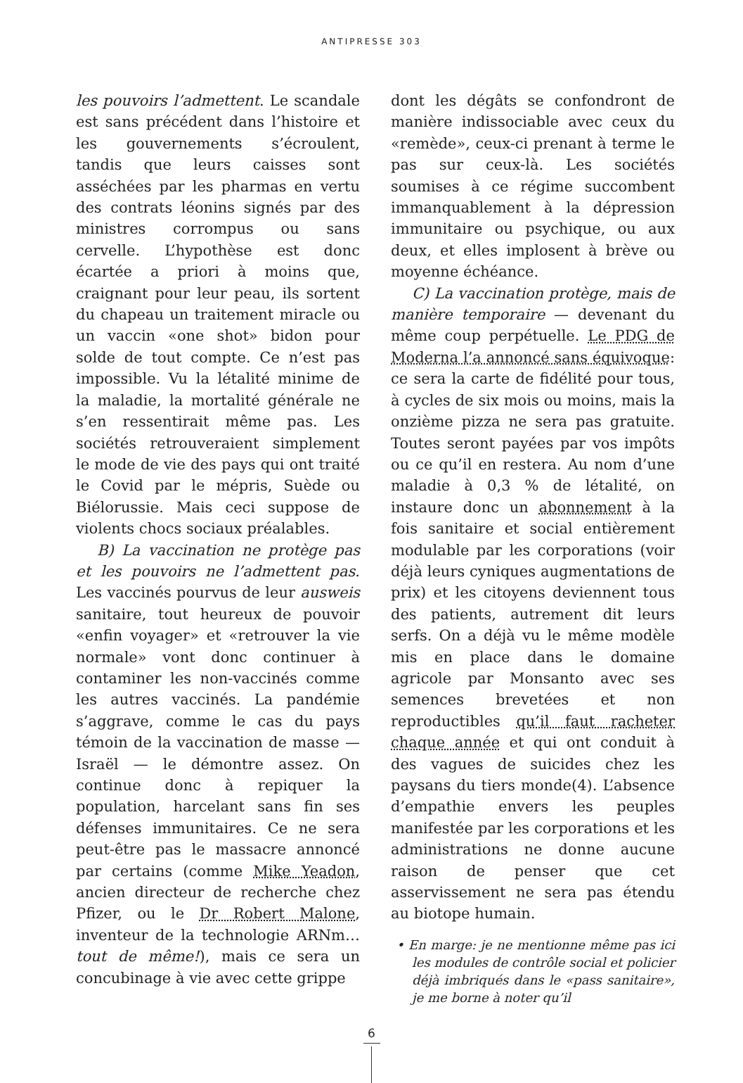ANTIPRESSE 303
les pouvoirs l’admettent. Le scandale est sans précédent dans l’histoire et les gouvernements s’écroulent, tandis que leurs caisses sont asséchées par les pharmas en vertu des contrats léonins signés par des ministres corrompus ou sans cervelle. L’hypothèse est donc écartée a priori à moins que, craignant pour leur peau, ils sortent du chapeau un traitement miracle ou un vaccin «one shot» bidon pour solde de tout compte. Ce n’est pas impossible. Vu la létalité minime de la maladie, la mortalité générale ne s’en ressentirait même pas. Les sociétés retrouveraient simplement le mode de vie des pays qui ont traité le Covid par le mépris, Suède ou Biélorussie. Mais ceci suppose de violents chocs sociaux préalables.
B) La vaccination ne protège pas et les pouvoirs ne l’admettent pas. Les vaccinés pourvus de leur ausweis sanitaire, tout heureux de pouvoir «enfin voyager» et «retrouver la vie normale» vont donc continuer à contaminer les non-vaccinés comme les autres vaccinés. La pandémie s’aggrave, comme le cas du pays témoin de la vaccination de masse — Israël — le démontre assez. On continue donc à repiquer la population, harcelant sans fin ses défenses immunitaires. Ce ne sera peut-être pas le massacre annoncé par certains (comme Mike Yeadon, ancien directeur de recherche chez Pfizer, ou le Dr Robert Malone, inventeur de la technologie ARNm… tout de même!), mais ce sera un concubinage à vie avec cette grippe
dont les dégâts se confondront de manière indissociable avec ceux du «remède», ceux-ci prenant à terme le pas sur ceux-là. Les sociétés soumises à ce régime succombent immanquablement à la dépression immunitaire ou psychique, ou aux deux, et elles implosent à brève ou moyenne échéance.
C) La vaccination protège, mais de manière temporaire — devenant du même coup perpétuelle. Le PDG de Moderna l’a annoncé sans équivoque: ce sera la carte de fidélité pour tous, à cycles de six mois ou moins, mais la onzième pizza ne sera pas gratuite. Toutes seront payées par vos impôts ou ce qu’il en restera. Au nom d’une maladie à 0,3 % de létalité, on instaure donc un abonnement à la fois sanitaire et social entièrement modulable par les corporations (voir déjà leurs cyniques augmentations de prix) et les citoyens deviennent tous des patients, autrement dit leurs serfs. On a déjà vu le même modèle mis en place dans le domaine agricole par Monsanto avec ses semences brevetées et non reproductibles qu’il faut racheter chaque année et qui ont conduit à des vagues de suicides chez les paysans du tiers monde(4). L’absence d’empathie envers les peuples manifestée par les corporations et les administrations ne donne aucune raison de penser que cet asservissement ne sera pas étendu au biotope humain.
• En marge: je ne mentionne même pas ici les modules de contrôle social et policier déjà imbriqués dans le «pass sanitaire», je me borne à noter qu’il
6